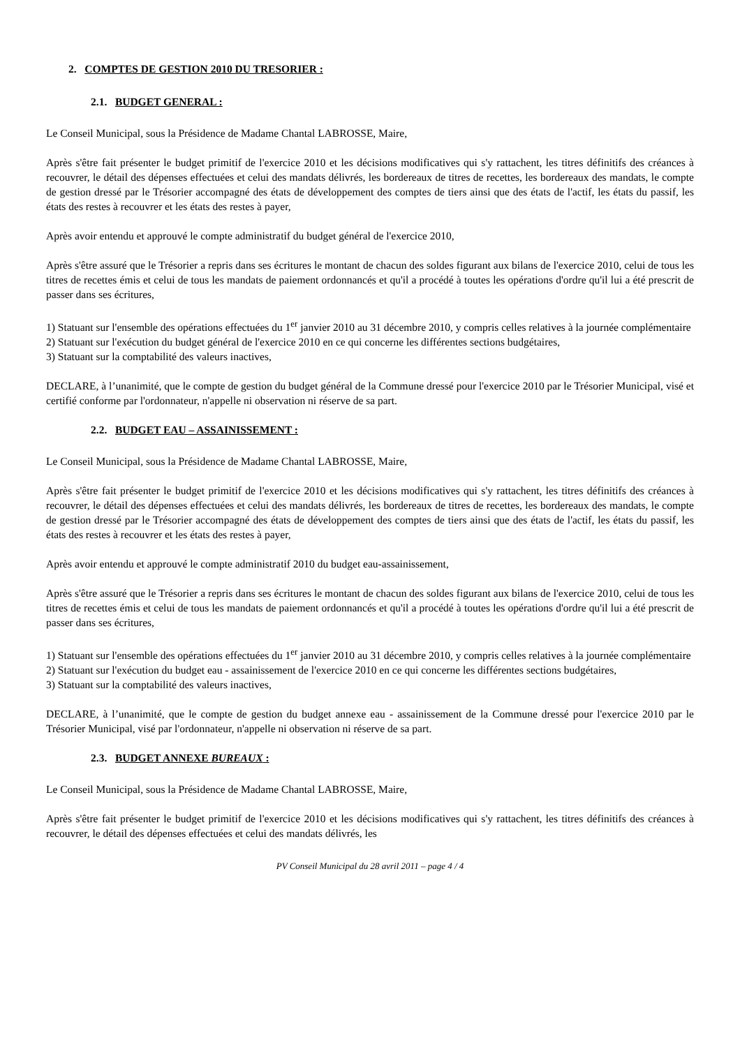2. COMPTES DE GESTION 2010 DU TRESORIER :
2.1. BUDGET GENERAL :
Le Conseil Municipal, sous la Présidence de Madame Chantal LABROSSE, Maire,
Après s'être fait présenter le budget primitif de l'exercice 2010 et les décisions modificatives qui s'y rattachent, les titres définitifs des créances à recouvrer, le détail des dépenses effectuées et celui des mandats délivrés, les bordereaux de titres de recettes, les bordereaux des mandats, le compte de gestion dressé par le Trésorier accompagné des états de développement des comptes de tiers ainsi que des états de l'actif, les états du passif, les états des restes à recouvrer et les états des restes à payer,
Après avoir entendu et approuvé le compte administratif du budget général de l'exercice 2010,
Après s'être assuré que le Trésorier a repris dans ses écritures le montant de chacun des soldes figurant aux bilans de l'exercice 2010, celui de tous les titres de recettes émis et celui de tous les mandats de paiement ordonnancés et qu'il a procédé à toutes les opérations d'ordre qu'il lui a été prescrit de passer dans ses écritures,
1) Statuant sur l'ensemble des opérations effectuées du 1<sup>er</sup> janvier 2010 au 31 décembre 2010, y compris celles relatives à la journée complémentaire
2) Statuant sur l'exécution du budget général de l'exercice 2010 en ce qui concerne les différentes sections budgétaires,
3) Statuant sur la comptabilité des valeurs inactives,
DECLARE, à l’unanimité, que le compte de gestion du budget général de la Commune dressé pour l'exercice 2010 par le Trésorier Municipal, visé et certifié conforme par l'ordonnateur, n'appelle ni observation ni réserve de sa part.
2.2. BUDGET EAU – ASSAINISSEMENT :
Le Conseil Municipal, sous la Présidence de Madame Chantal LABROSSE, Maire,
Après s'être fait présenter le budget primitif de l'exercice 2010 et les décisions modificatives qui s'y rattachent, les titres définitifs des créances à recouvrer, le détail des dépenses effectuées et celui des mandats délivrés, les bordereaux de titres de recettes, les bordereaux des mandats, le compte de gestion dressé par le Trésorier accompagné des états de développement des comptes de tiers ainsi que des états de l'actif, les états du passif, les états des restes à recouvrer et les états des restes à payer,
Après avoir entendu et approuvé le compte administratif 2010 du budget eau-assainissement,
Après s'être assuré que le Trésorier a repris dans ses écritures le montant de chacun des soldes figurant aux bilans de l'exercice 2010, celui de tous les titres de recettes émis et celui de tous les mandats de paiement ordonnancés et qu'il a procédé à toutes les opérations d'ordre qu'il lui a été prescrit de passer dans ses écritures,
1) Statuant sur l'ensemble des opérations effectuées du 1<sup>er</sup> janvier 2010 au 31 décembre 2010, y compris celles relatives à la journée complémentaire
2) Statuant sur l'exécution du budget eau - assainissement de l'exercice 2010 en ce qui concerne les différentes sections budgétaires,
3) Statuant sur la comptabilité des valeurs inactives,
DECLARE, à l’unanimité, que le compte de gestion du budget annexe eau - assainissement de la Commune dressé pour l'exercice 2010 par le Trésorier Municipal, visé par l'ordonnateur, n'appelle ni observation ni réserve de sa part.
2.3. BUDGET ANNEXE BUREAUX :
Le Conseil Municipal, sous la Présidence de Madame Chantal LABROSSE, Maire,
Après s'être fait présenter le budget primitif de l'exercice 2010 et les décisions modificatives qui s'y rattachent, les titres définitifs des créances à recouvrer, le détail des dépenses effectuées et celui des mandats délivrés, les
PV Conseil Municipal du 28 avril 2011 – page 4 / 4